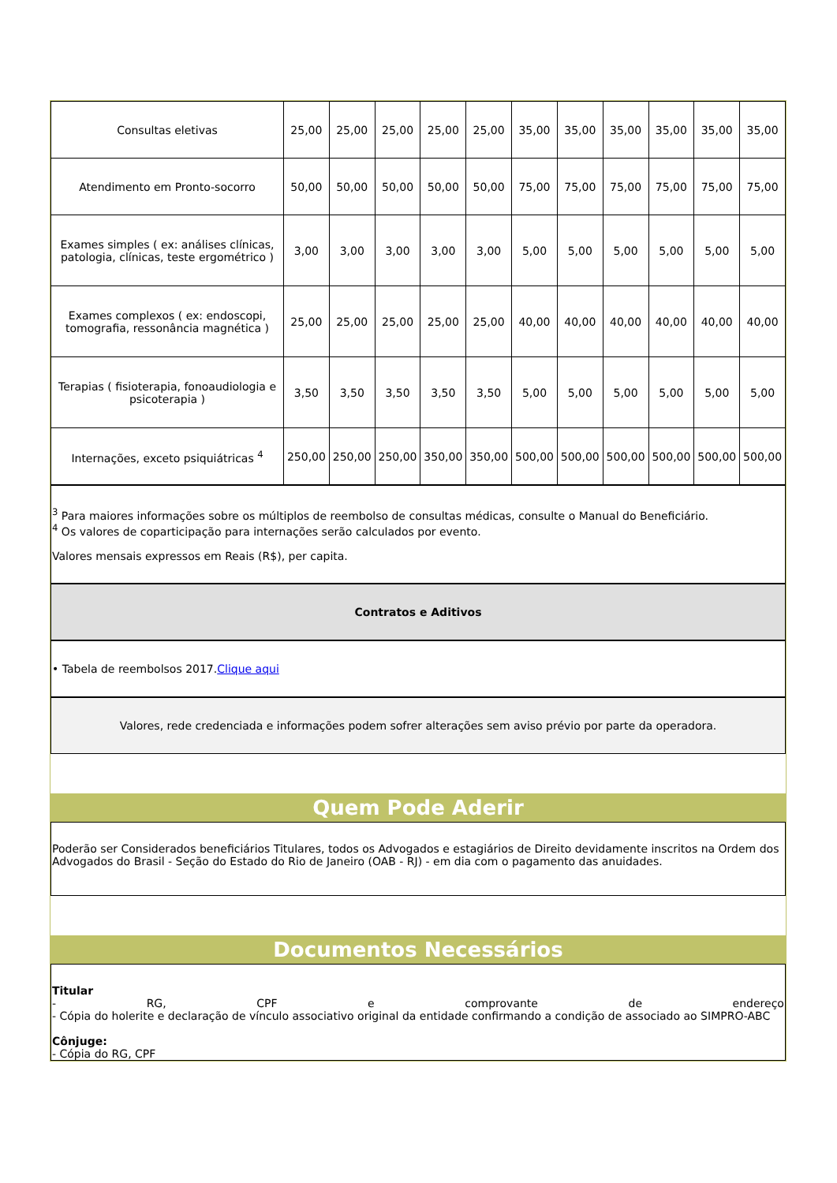| Consultas eletivas | 25,00 | 25,00 | 25,00 | 25,00 | 25,00 | 35,00 | 35,00 | 35,00 | 35,00 | 35,00 | 35,00 |
| Atendimento em Pronto-socorro | 50,00 | 50,00 | 50,00 | 50,00 | 50,00 | 75,00 | 75,00 | 75,00 | 75,00 | 75,00 | 75,00 |
| Exames simples ( ex: análises clínicas, patologia, clínicas, teste ergométrico ) | 3,00 | 3,00 | 3,00 | 3,00 | 3,00 | 5,00 | 5,00 | 5,00 | 5,00 | 5,00 | 5,00 |
| Exames complexos ( ex: endoscopi, tomografia, ressonância magnética ) | 25,00 | 25,00 | 25,00 | 25,00 | 25,00 | 40,00 | 40,00 | 40,00 | 40,00 | 40,00 | 40,00 |
| Terapias ( fisioterapia, fonoaudiologia e psicoterapia ) | 3,50 | 3,50 | 3,50 | 3,50 | 3,50 | 5,00 | 5,00 | 5,00 | 5,00 | 5,00 | 5,00 |
| Internações, exceto psiquiátricas <sup>4</sup> | 250,00 | 250,00 | 250,00 | 350,00 | 350,00 | 500,00 | 500,00 | 500,00 | 500,00 | 500,00 | 500,00 |
<sup>3</sup> Para maiores informações sobre os múltiplos de reembolso de consultas médicas, consulte o Manual do Beneficiário.
<sup>4</sup> Os valores de coparticipação para internações serão calculados por evento.
Valores mensais expressos em Reais (R$), per capita.
Contratos e Aditivos
• Tabela de reembolsos 2017. Clique aqui
Valores, rede credenciada e informações podem sofrer alterações sem aviso prévio por parte da operadora.
Quem Pode Aderir
Poderão ser Considerados beneficiários Titulares, todos os Advogados e estagiários de Direito devidamente inscritos na Ordem dos Advogados do Brasil - Seção do Estado do Rio de Janeiro (OAB - RJ) - em dia com o pagamento das anuidades.
Documentos Necessários
Titular
- RG, CPF e comprovante de endereço
- Cópia do holerite e declaração de vínculo associativo original da entidade confirmando a condição de associado ao SIMPRO-ABC
Cônjuge:
- Cópia do RG, CPF